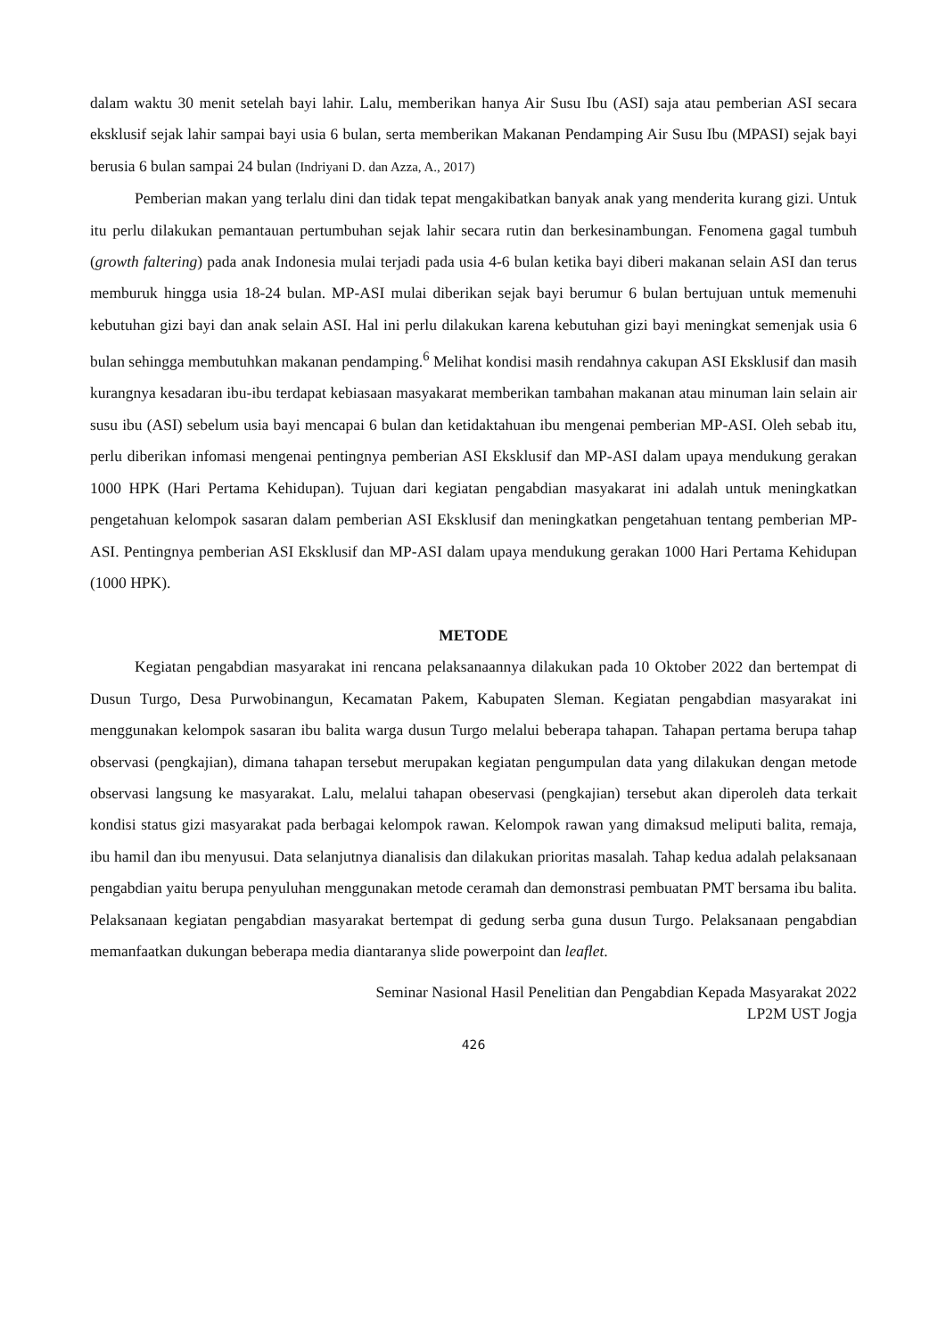dalam waktu 30 menit setelah bayi lahir. Lalu, memberikan hanya Air Susu Ibu (ASI) saja atau pemberian ASI secara eksklusif sejak lahir sampai bayi usia 6 bulan, serta memberikan Makanan Pendamping Air Susu Ibu (MPASI) sejak bayi berusia 6 bulan sampai 24 bulan (Indriyani D. dan Azza, A., 2017)
Pemberian makan yang terlalu dini dan tidak tepat mengakibatkan banyak anak yang menderita kurang gizi. Untuk itu perlu dilakukan pemantauan pertumbuhan sejak lahir secara rutin dan berkesinambungan. Fenomena gagal tumbuh (growth faltering) pada anak Indonesia mulai terjadi pada usia 4-6 bulan ketika bayi diberi makanan selain ASI dan terus memburuk hingga usia 18-24 bulan. MP-ASI mulai diberikan sejak bayi berumur 6 bulan bertujuan untuk memenuhi kebutuhan gizi bayi dan anak selain ASI. Hal ini perlu dilakukan karena kebutuhan gizi bayi meningkat semenjak usia 6 bulan sehingga membutuhkan makanan pendamping.<sup>6</sup> Melihat kondisi masih rendahnya cakupan ASI Eksklusif dan masih kurangnya kesadaran ibu-ibu terdapat kebiasaan masyakarat memberikan tambahan makanan atau minuman lain selain air susu ibu (ASI) sebelum usia bayi mencapai 6 bulan dan ketidaktahuan ibu mengenai pemberian MP-ASI. Oleh sebab itu, perlu diberikan infomasi mengenai pentingnya pemberian ASI Eksklusif dan MP-ASI dalam upaya mendukung gerakan 1000 HPK (Hari Pertama Kehidupan). Tujuan dari kegiatan pengabdian masyakarat ini adalah untuk meningkatkan pengetahuan kelompok sasaran dalam pemberian ASI Eksklusif dan meningkatkan pengetahuan tentang pemberian MP-ASI. Pentingnya pemberian ASI Eksklusif dan MP-ASI dalam upaya mendukung gerakan 1000 Hari Pertama Kehidupan (1000 HPK).
METODE
Kegiatan pengabdian masyarakat ini rencana pelaksanaannya dilakukan pada 10 Oktober 2022 dan bertempat di Dusun Turgo, Desa Purwobinangun, Kecamatan Pakem, Kabupaten Sleman. Kegiatan pengabdian masyarakat ini menggunakan kelompok sasaran ibu balita warga dusun Turgo melalui beberapa tahapan. Tahapan pertama berupa tahap observasi (pengkajian), dimana tahapan tersebut merupakan kegiatan pengumpulan data yang dilakukan dengan metode observasi langsung ke masyarakat. Lalu, melalui tahapan obeservasi (pengkajian) tersebut akan diperoleh data terkait kondisi status gizi masyarakat pada berbagai kelompok rawan. Kelompok rawan yang dimaksud meliputi balita, remaja, ibu hamil dan ibu menyusui. Data selanjutnya dianalisis dan dilakukan prioritas masalah. Tahap kedua adalah pelaksanaan pengabdian yaitu berupa penyuluhan menggunakan metode ceramah dan demonstrasi pembuatan PMT bersama ibu balita. Pelaksanaan kegiatan pengabdian masyarakat bertempat di gedung serba guna dusun Turgo. Pelaksanaan pengabdian memanfaatkan dukungan beberapa media diantaranya slide powerpoint dan leaflet.
Seminar Nasional Hasil Penelitian dan Pengabdian Kepada Masyarakat 2022
LP2M UST Jogja
426